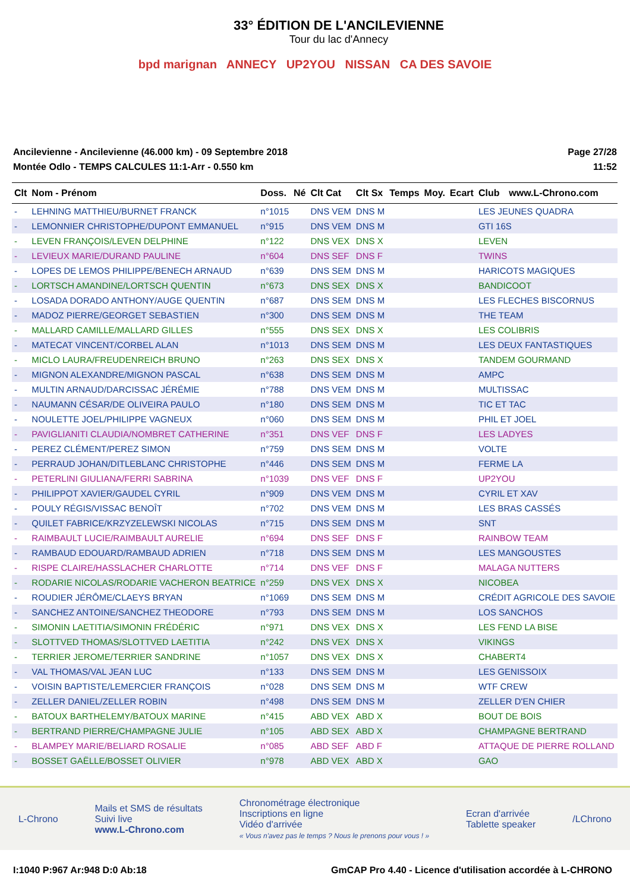33° ÉDITION DE L'ANCILEVIENNE
Tour du lac d'Annecy
bpd marignan ANNECY UP2YOU NISSAN CA DES SAVOIE
Ancilevienne - Ancilevienne (46.000 km) - 09 Septembre 2018
Montée Odlo - TEMPS CALCULES 11:1-Arr - 0.550 km
Page 27/28
11:52
| Clt | Nom - Prénom | Doss. | Né | Clt Cat | Clt Sx | Temps | Moy. | Ecart | Club | www.L-Chrono.com |
| --- | --- | --- | --- | --- | --- | --- | --- | --- | --- | --- |
| - | LEHNING MATTHIEU/BURNET FRANCK | n°1015 | | DNS VEM | DNS M | | | | LES JEUNES QUADRA | |
| - | LEMONNIER CHRISTOPHE/DUPONT EMMANUEL | n°915 | | DNS VEM | DNS M | | | | GTI 16S | |
| - | LEVEN FRANÇOIS/LEVEN DELPHINE | n°122 | | DNS VEX | DNS X | | | | LEVEN | |
| - | LEVIEUX MARIE/DURAND PAULINE | n°604 | | DNS SEF | DNS F | | | | TWINS | |
| - | LOPES DE LEMOS PHILIPPE/BENECH ARNAUD | n°639 | | DNS SEM | DNS M | | | | HARICOTS MAGIQUES | |
| - | LORTSCH AMANDINE/LORTSCH QUENTIN | n°673 | | DNS SEX | DNS X | | | | BANDICOOT | |
| - | LOSADA DORADO ANTHONY/AUGE QUENTIN | n°687 | | DNS SEM | DNS M | | | | LES FLECHES BISCORNUS | |
| - | MADOZ PIERRE/GEORGET SEBASTIEN | n°300 | | DNS SEM | DNS M | | | | THE TEAM | |
| - | MALLARD CAMILLE/MALLARD GILLES | n°555 | | DNS SEX | DNS X | | | | LES COLIBRIS | |
| - | MATECAT VINCENT/CORBEL ALAN | n°1013 | | DNS SEM | DNS M | | | | LES DEUX FANTASTIQUES | |
| - | MICLO LAURA/FREUDENREICH BRUNO | n°263 | | DNS SEX | DNS X | | | | TANDEM GOURMAND | |
| - | MIGNON ALEXANDRE/MIGNON PASCAL | n°638 | | DNS SEM | DNS M | | | | AMPC | |
| - | MULTIN ARNAUD/DARCISSAC JÉRÉMIE | n°788 | | DNS VEM | DNS M | | | | MULTISSAC | |
| - | NAUMANN CÉSAR/DE OLIVEIRA PAULO | n°180 | | DNS SEM | DNS M | | | | TIC ET TAC | |
| - | NOULETTE JOEL/PHILIPPE VAGNEUX | n°060 | | DNS SEM | DNS M | | | | PHIL ET JOEL | |
| - | PAVIGLIANITI CLAUDIA/NOMBRET CATHERINE | n°351 | | DNS VEF | DNS F | | | | LES LADYES | |
| - | PEREZ CLÉMENT/PEREZ SIMON | n°759 | | DNS SEM | DNS M | | | | VOLTE | |
| - | PERRAUD JOHAN/DITLEBLANC CHRISTOPHE | n°446 | | DNS SEM | DNS M | | | | FERME LA | |
| - | PETERLINI GIULIANA/FERRI SABRINA | n°1039 | | DNS VEF | DNS F | | | | UP2YOU | |
| - | PHILIPPOT XAVIER/GAUDEL CYRIL | n°909 | | DNS VEM | DNS M | | | | CYRIL ET XAV | |
| - | POULY RÉGIS/VISSAC BENOÎT | n°702 | | DNS VEM | DNS M | | | | LES BRAS CASSÉS | |
| - | QUILET FABRICE/KRZYZELEWSKI NICOLAS | n°715 | | DNS SEM | DNS M | | | | SNT | |
| - | RAIMBAULT LUCIE/RAIMBAULT AURELIE | n°694 | | DNS SEF | DNS F | | | | RAINBOW TEAM | |
| - | RAMBAUD EDOUARD/RAMBAUD ADRIEN | n°718 | | DNS SEM | DNS M | | | | LES MANGOUSTES | |
| - | RISPE CLAIRE/HASSLACHER CHARLOTTE | n°714 | | DNS VEF | DNS F | | | | MALAGA NUTTERS | |
| - | RODARIE NICOLAS/RODARIE VACHERON BEATRICE | n°259 | | DNS VEX | DNS X | | | | NICOBEA | |
| - | ROUDIER JÉRÔME/CLAEYS BRYAN | n°1069 | | DNS SEM | DNS M | | | | CRÉDIT AGRICOLE DES SAVOIE | |
| - | SANCHEZ ANTOINE/SANCHEZ THEODORE | n°793 | | DNS SEM | DNS M | | | | LOS SANCHOS | |
| - | SIMONIN LAETITIA/SIMONIN FRÉDÉRIC | n°971 | | DNS VEX | DNS X | | | | LES FEND LA BISE | |
| - | SLOTTVED THOMAS/SLOTTVED LAETITIA | n°242 | | DNS VEX | DNS X | | | | VIKINGS | |
| - | TERRIER JEROME/TERRIER SANDRINE | n°1057 | | DNS VEX | DNS X | | | | CHABERT4 | |
| - | VAL THOMAS/VAL JEAN LUC | n°133 | | DNS SEM | DNS M | | | | LES GENISSOIX | |
| - | VOISIN BAPTISTE/LEMERCIER FRANÇOIS | n°028 | | DNS SEM | DNS M | | | | WTF CREW | |
| - | ZELLER DANIEL/ZELLER ROBIN | n°498 | | DNS SEM | DNS M | | | | ZELLER D'EN CHIER | |
| - | BATOUX BARTHELEMY/BATOUX MARINE | n°415 | | ABD VEX | ABD X | | | | BOUT DE BOIS | |
| - | BERTRAND PIERRE/CHAMPAGNE JULIE | n°105 | | ABD SEX | ABD X | | | | CHAMPAGNE BERTRAND | |
| - | BLAMPEY MARIE/BELIARD ROSALIE | n°085 | | ABD SEF | ABD F | | | | ATTAQUE DE PIERRE ROLLAND | |
| - | BOSSET GAËLLE/BOSSET OLIVIER | n°978 | | ABD VEX | ABD X | | | | GAO | |
L-Chrono
Mails et SMS de résultats
Suivi live
www.L-Chrono.com
Chronométrage électronique
Inscriptions en ligne
Vidéo d'arrivée
« Vous n'avez pas le temps ? Nous le prenons pour vous ! »
Ecran d'arrivée
Tablette speaker
/LChrono
I:1040 P:967 Ar:948 D:0 Ab:18 GmCAP Pro 4.40 - Licence d'utilisation accordée à L-CHRONO